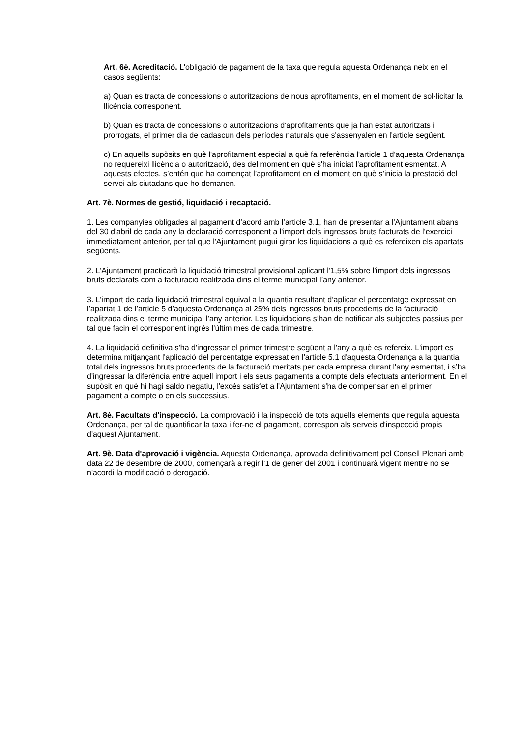Art. 6è. Acreditació. L'obligació de pagament de la taxa que regula aquesta Ordenança neix en el casos següents:
a) Quan es tracta de concessions o autoritzacions de nous aprofitaments, en el moment de sol·licitar la llicència corresponent.
b) Quan es tracta de concessions o autoritzacions d'aprofitaments que ja han estat autoritzats i prorrogats, el primer dia de cadascun dels períodes naturals que s'assenyalen en l'article següent.
c) En aquells supòsits en què l'aprofitament especial a què fa referència l'article 1 d'aquesta Ordenança no requereixi llicència o autorització, des del moment en què s'ha iniciat l'aprofitament esmentat. A aquests efectes, s’entén que ha començat l’aprofitament en el moment en què s’inicia la prestació del servei als ciutadans que ho demanen.
Art. 7è. Normes de gestió, liquidació i recaptació.
1. Les companyies obligades al pagament d’acord amb l’article 3.1, han de presentar a l'Ajuntament abans del 30 d'abril de cada any la declaració corresponent a l'import dels ingressos bruts facturats de l'exercici immediatament anterior, per tal que l'Ajuntament pugui girar les liquidacions a què es refereixen els apartats següents.
2. L’Ajuntament practicarà la liquidació trimestral provisional aplicant l’1,5% sobre l’import dels ingressos bruts declarats com a facturació realitzada dins el terme municipal l’any anterior.
3. L’import de cada liquidació trimestral equival a la quantia resultant d’aplicar el percentatge expressat en l’apartat 1 de l’article 5 d’aquesta Ordenança al 25% dels ingressos bruts procedents de la facturació realitzada dins el terme municipal l’any anterior. Les liquidacions s’han de notificar als subjectes passius per tal que facin el corresponent ingrés l’últim mes de cada trimestre.
4. La liquidació definitiva s'ha d'ingressar el primer trimestre següent a l'any a què es refereix. L'import es determina mitjançant l'aplicació del percentatge expressat en l'article 5.1 d'aquesta Ordenança a la quantia total dels ingressos bruts procedents de la facturació meritats per cada empresa durant l'any esmentat, i s’ha d'ingressar la diferència entre aquell import i els seus pagaments a compte dels efectuats anteriorment. En el supòsit en què hi hagi saldo negatiu, l'excés satisfet a l'Ajuntament s'ha de compensar en el primer pagament a compte o en els successius.
Art. 8è. Facultats d'inspecció. La comprovació i la inspecció de tots aquells elements que regula aquesta Ordenança, per tal de quantificar la taxa i fer-ne el pagament, correspon als serveis d'inspecció propis d'aquest Ajuntament.
Art. 9è. Data d'aprovació i vigència. Aquesta Ordenança, aprovada definitivament pel Consell Plenari amb data 22 de desembre de 2000, començarà a regir l'1 de gener del 2001 i continuarà vigent mentre no se n'acordi la modificació o derogació.